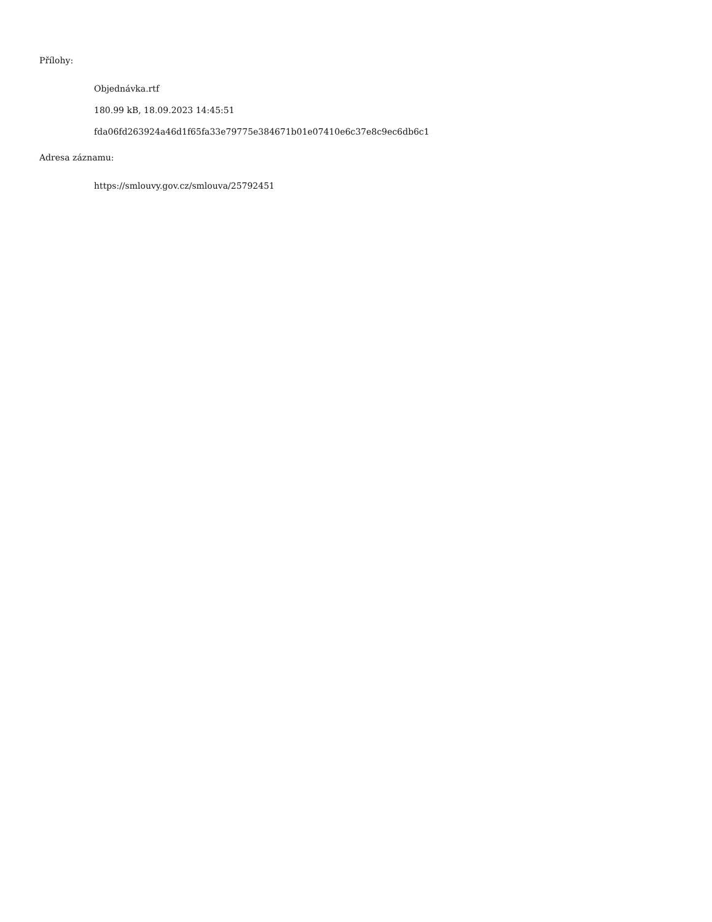Přílohy:
Objednávka.rtf
180.99 kB, 18.09.2023 14:45:51
fda06fd263924a46d1f65fa33e79775e384671b01e07410e6c37e8c9ec6db6c1
Adresa záznamu:
https://smlouvy.gov.cz/smlouva/25792451